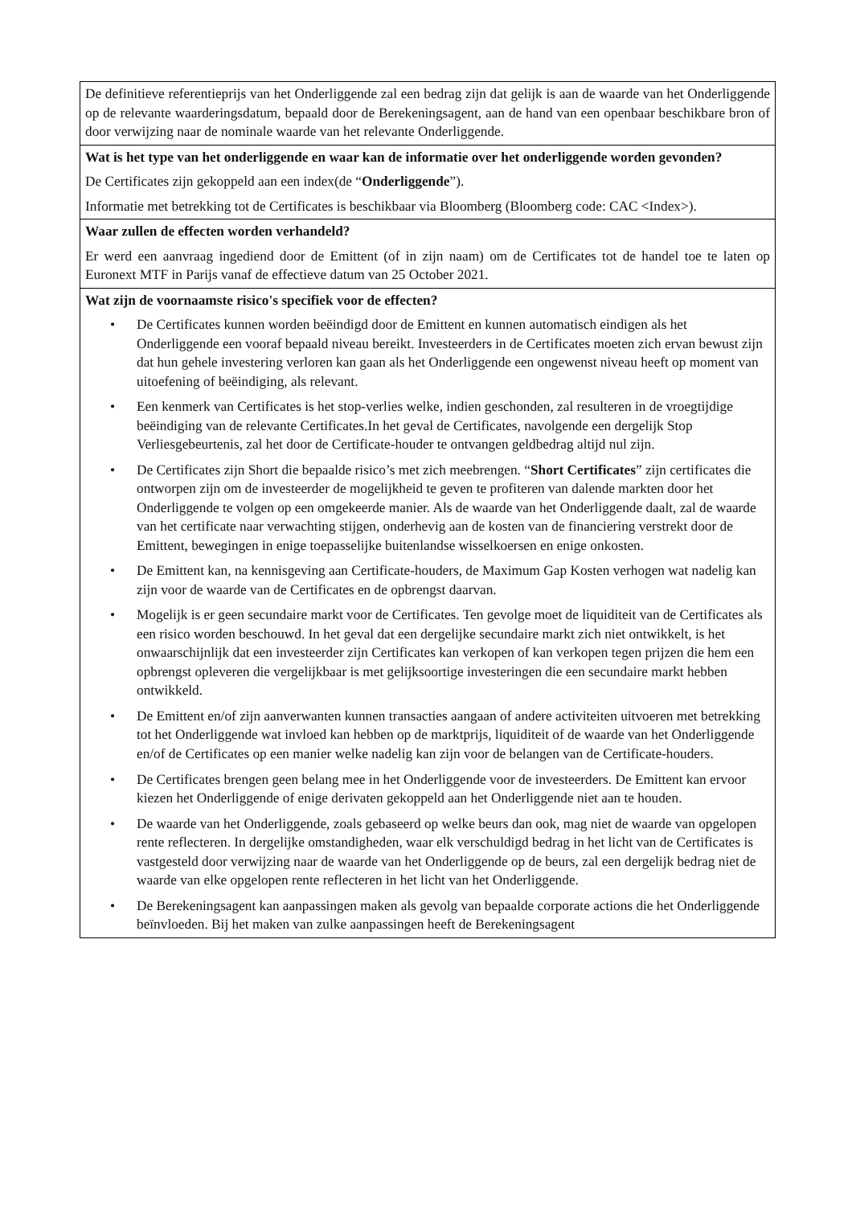| De definitieve referentieprijs van het Onderliggende zal een bedrag zijn dat gelijk is aan de waarde van het Onderliggende op de relevante waarderingsdatum, bepaald door de Berekeningsagent, aan de hand van een openbaar beschikbare bron of door verwijzing naar de nominale waarde van het relevante Onderliggende. |
| Wat is het type van het onderliggende en waar kan de informatie over het onderliggende worden gevonden? De Certificates zijn gekoppeld aan een index(de “ Onderliggende ”). Informatie met betrekking tot de Certificates is beschikbaar via Bloomberg (Bloomberg code: CAC <Index>). |
| Waar zullen de effecten worden verhandeld? Er werd een aanvraag ingediend door de Emittent (of in zijn naam) om de Certificates tot de handel toe te laten op Euronext MTF in Parijs vanaf de effectieve datum van 25 October 2021. |
| Wat zijn de voornaamste risico's specifiek voor de effecten? • De Certificates kunnen worden beëindigd door de Emittent en kunnen automatisch eindigen als het Onderliggende een vooraf bepaald niveau bereikt. Investeerders in de Certificates moeten zich ervan bewust zijn dat hun gehele investering verloren kan gaan als het Onderliggende een ongewenst niveau heeft op moment van uitoefening of beëindiging, als relevant. • Een kenmerk van Certificates is het stop-verlies welke, indien geschonden, zal resulteren in de vroegtijdige beëindiging van de relevante Certificates.In het geval de Certificates, navolgende een dergelijk Stop Verliesgebeurtenis, zal het door de Certificate-houder te ontvangen geldbedrag altijd nul zijn. • De Certificates zijn Short die bepaalde risico’s met zich meebrengen. “ Short Certificates ” zijn certificates die ontworpen zijn om de investeerder de mogelijkheid te geven te profiteren van dalende markten door het Onderliggende te volgen op een omgekeerde manier. Als de waarde van het Onderliggende daalt, zal de waarde van het certificate naar verwachting stijgen, onderhevig aan de kosten van de financiering verstrekt door de Emittent, bewegingen in enige toepasselijke buitenlandse wisselkoersen en enige onkosten. • De Emittent kan, na kennisgeving aan Certificate-houders, de Maximum Gap Kosten verhogen wat nadelig kan zijn voor de waarde van de Certificates en de opbrengst daarvan. • Mogelijk is er geen secundaire markt voor de Certificates. Ten gevolge moet de liquiditeit van de Certificates als een risico worden beschouwd. In het geval dat een dergelijke secundaire markt zich niet ontwikkelt, is het onwaarschijnlijk dat een investeerder zijn Certificates kan verkopen of kan verkopen tegen prijzen die hem een opbrengst opleveren die vergelijkbaar is met gelijksoortige investeringen die een secundaire markt hebben ontwikkeld. • De Emittent en/of zijn aanverwanten kunnen transacties aangaan of andere activiteiten uitvoeren met betrekking tot het Onderliggende wat invloed kan hebben op de marktprijs, liquiditeit of de waarde van het Onderliggende en/of de Certificates op een manier welke nadelig kan zijn voor de belangen van de Certificate-houders. • De Certificates brengen geen belang mee in het Onderliggende voor de investeerders. De Emittent kan ervoor kiezen het Onderliggende of enige derivaten gekoppeld aan het Onderliggende niet aan te houden. • De waarde van het Onderliggende, zoals gebaseerd op welke beurs dan ook, mag niet de waarde van opgelopen rente reflecteren. In dergelijke omstandigheden, waar elk verschuldigd bedrag in het licht van de Certificates is vastgesteld door verwijzing naar de waarde van het Onderliggende op de beurs, zal een dergelijk bedrag niet de waarde van elke opgelopen rente reflecteren in het licht van het Onderliggende. • De Berekeningsagent kan aanpassingen maken als gevolg van bepaalde corporate actions die het Onderliggende beïnvloeden. Bij het maken van zulke aanpassingen heeft de Berekeningsagent |